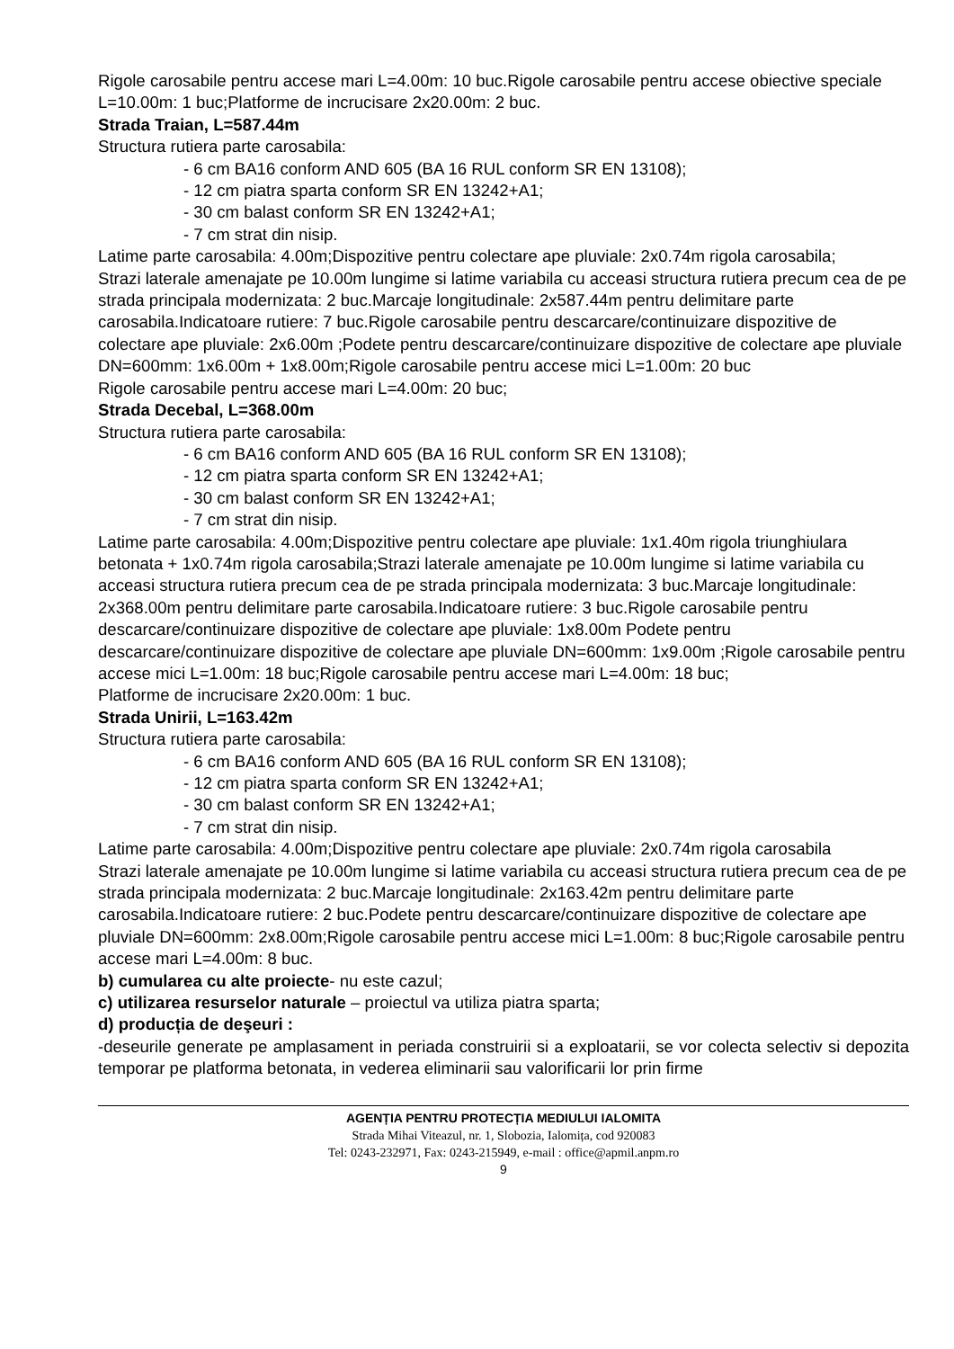Rigole carosabile pentru accese mari L=4.00m: 10 buc.Rigole carosabile pentru accese obiective speciale L=10.00m: 1 buc;Platforme de incrucisare 2x20.00m: 2 buc.
Strada Traian, L=587.44m
Structura rutiera parte carosabila:
- 6 cm BA16 conform AND 605 (BA 16 RUL conform SR EN 13108);
- 12 cm piatra sparta conform SR EN 13242+A1;
- 30 cm balast conform SR EN 13242+A1;
- 7 cm strat din nisip.
Latime parte carosabila: 4.00m;Dispozitive pentru colectare ape pluviale: 2x0.74m rigola carosabila;
Strazi laterale amenajate pe 10.00m lungime si latime variabila cu acceasi structura rutiera precum cea de pe strada principala modernizata: 2 buc.Marcaje longitudinale: 2x587.44m pentru delimitare parte carosabila.Indicatoare rutiere: 7 buc.Rigole carosabile pentru descarcare/continuizare dispozitive de colectare ape pluviale: 2x6.00m ;Podete pentru descarcare/continuizare dispozitive de colectare ape pluviale DN=600mm: 1x6.00m + 1x8.00m;Rigole carosabile pentru accese mici L=1.00m: 20 buc
Rigole carosabile pentru accese mari L=4.00m: 20 buc;
Strada Decebal, L=368.00m
Structura rutiera parte carosabila:
- 6 cm BA16 conform AND 605 (BA 16 RUL conform SR EN 13108);
- 12 cm piatra sparta conform SR EN 13242+A1;
- 30 cm balast conform SR EN 13242+A1;
- 7 cm strat din nisip.
Latime parte carosabila: 4.00m;Dispozitive pentru colectare ape pluviale: 1x1.40m rigola triunghiulara betonata + 1x0.74m rigola carosabila;Strazi laterale amenajate pe 10.00m lungime si latime variabila cu acceasi structura rutiera precum cea de pe strada principala modernizata: 3 buc.Marcaje longitudinale: 2x368.00m pentru delimitare parte carosabila.Indicatoare rutiere: 3 buc.Rigole carosabile pentru descarcare/continuizare dispozitive de colectare ape pluviale: 1x8.00m Podete pentru descarcare/continuizare dispozitive de colectare ape pluviale DN=600mm: 1x9.00m ;Rigole carosabile pentru accese mici L=1.00m: 18 buc;Rigole carosabile pentru accese mari L=4.00m: 18 buc;
Platforme de incrucisare 2x20.00m: 1 buc.
Strada Unirii, L=163.42m
Structura rutiera parte carosabila:
- 6 cm BA16 conform AND 605 (BA 16 RUL conform SR EN 13108);
- 12 cm piatra sparta conform SR EN 13242+A1;
- 30 cm balast conform SR EN 13242+A1;
- 7 cm strat din nisip.
Latime parte carosabila: 4.00m;Dispozitive pentru colectare ape pluviale: 2x0.74m rigola carosabila
Strazi laterale amenajate pe 10.00m lungime si latime variabila cu acceasi structura rutiera precum cea de pe strada principala modernizata: 2 buc.Marcaje longitudinale: 2x163.42m pentru delimitare parte carosabila.Indicatoare rutiere: 2 buc.Podete pentru descarcare/continuizare dispozitive de colectare ape pluviale DN=600mm: 2x8.00m;Rigole carosabile pentru accese mici L=1.00m: 8 buc;Rigole carosabile pentru accese mari L=4.00m: 8 buc.
b) cumularea cu alte proiecte- nu este cazul;
c) utilizarea resurselor naturale – proiectul va utiliza piatra sparta;
d) producția de deşeuri :
-deseurile generate pe amplasament in periada construirii si a exploatarii, se vor colecta selectiv si depozita temporar pe platforma betonata, in vederea eliminarii sau valorificarii lor prin firme
AGENȚIA PENTRU PROTECȚIA MEDIULUI IALOMITA
Strada Mihai Viteazul, nr. 1, Slobozia, Ialomița, cod 920083
Tel: 0243-232971, Fax: 0243-215949, e-mail : office@apmil.anpm.ro
9